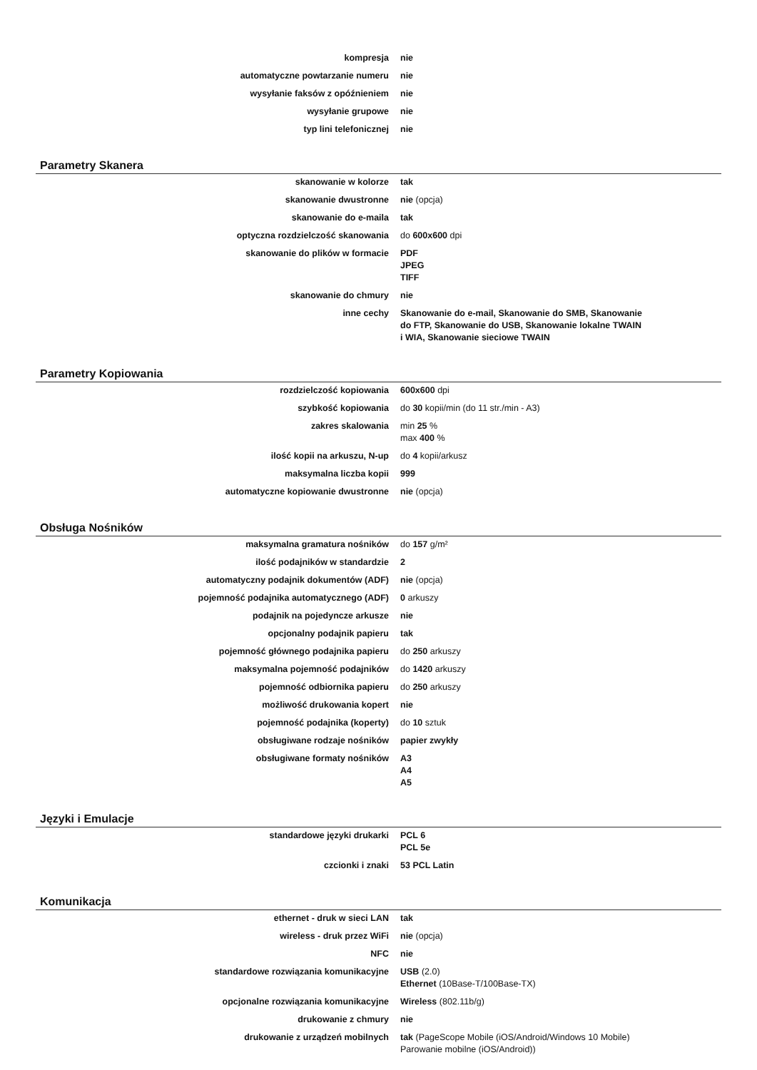| kompresja | nie |
| automatyczne powtarzanie numeru | nie |
| wysyłanie faksów z opóźnieniem | nie |
| wysyłanie grupowe | nie |
| typ lini telefonicznej | nie |
Parametry Skanera
| skanowanie w kolorze | tak |
| skanowanie dwustronne | nie (opcja) |
| skanowanie do e-maila | tak |
| optyczna rozdzielczość skanowania | do 600x600 dpi |
| skanowanie do plików w formacie | PDF JPEG TIFF |
| skanowanie do chmury | nie |
| inne cechy | Skanowanie do e-mail, Skanowanie do SMB, Skanowanie do FTP, Skanowanie do USB, Skanowanie lokalne TWAIN i WIA, Skanowanie sieciowe TWAIN |
Parametry Kopiowania
| rozdzielczość kopiowania | 600x600 dpi |
| szybkość kopiowania | do 30 kopii/min (do 11 str./min - A3) |
| zakres skalowania | min 25 % max 400 % |
| ilość kopii na arkuszu, N-up | do 4 kopii/arkusz |
| maksymalna liczba kopii | 999 |
| automatyczne kopiowanie dwustronne | nie (opcja) |
Obsługa Nośników
| maksymalna gramatura nośników | do 157 g/m² |
| ilość podajników w standardzie | 2 |
| automatyczny podajnik dokumentów (ADF) | nie (opcja) |
| pojemność podajnika automatycznego (ADF) | 0 arkuszy |
| podajnik na pojedyncze arkusze | nie |
| opcjonalny podajnik papieru | tak |
| pojemność głównego podajnika papieru | do 250 arkuszy |
| maksymalna pojemność podajników | do 1420 arkuszy |
| pojemność odbiornika papieru | do 250 arkuszy |
| możliwość drukowania kopert | nie |
| pojemność podajnika (koperty) | do 10 sztuk |
| obsługiwane rodzaje nośników | papier zwykły |
| obsługiwane formaty nośników | A3 A4 A5 |
Języki i Emulacje
| standardowe języki drukarki | PCL 6 PCL 5e |
| czcionki i znaki | 53 PCL Latin |
Komunikacja
| ethernet - druk w sieci LAN | tak |
| wireless - druk przez WiFi | nie (opcja) |
| NFC | nie |
| standardowe rozwiązania komunikacyjne | USB (2.0) Ethernet (10Base-T/100Base-TX) |
| opcjonalne rozwiązania komunikacyjne | Wireless (802.11b/g) |
| drukowanie z chmury | nie |
| drukowanie z urządzeń mobilnych | tak (PageScope Mobile (iOS/Android/Windows 10 Mobile) Parowanie mobilne (iOS/Android)) |